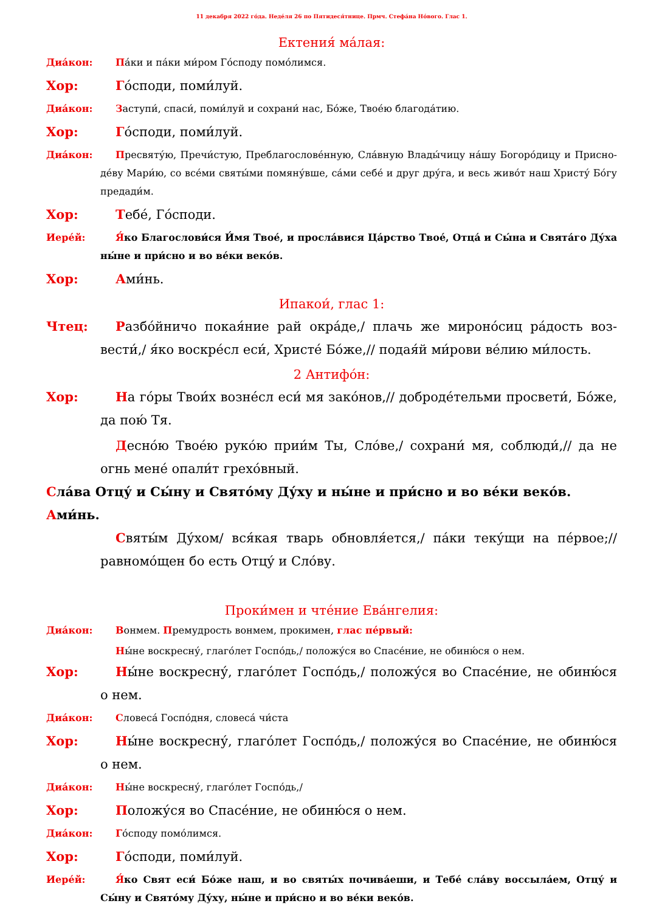11 декабря 2022 го́да. Неде́ля 26 по Пятидеся́тнице. Прмч. Стефа́на Но́вого. Глас 1.
Ектения́ ма́лая:
Диа́кон: Па́ки и па́ки ми́ром Го́споду помо́лимся.
Хор: Го́споди, поми́луй.
Диа́кон: Заступи́, спаси́, поми́луй и сохрани́ нас, Бо́же, Твое́ю благода́тию.
Хор: Го́споди, поми́луй.
Диа́кон: Пресвяту́ю, Пречи́стую, Преблагослове́нную, Сла́вную Влады́чицу на́шу Богоро́дицу и Присно­де́ву Мари́ю, со все́ми святы́ми помяну́вше, са́ми себе́ и друг дру́га, и весь живо́т наш Христу́ Бо́гу предади́м.
Хор: Тебе́, Го́споди.
Иере́й: Я́ко Благослови́ся И́мя Твое́, и просла́вися Ца́рство Твое́, Отца́ и Сы́на и Свята́го Ду́ха ны́не и при́сно и во ве́ки веко́в.
Хор: Ами́нь.
Ипакои́, глас 1:
Чтец: Разбо́йничо покая́ние рай окра́де,/ плачь же мироно́сиц ра́дость воз­вести́,/ я́ко воскре́сл еси́, Христе́ Бо́же,// подая́й ми́рови ве́лию ми́лость.
2 Антифо́н:
Хор: На го́ры Твои́х возне́сл еси́ мя зако́нов,// доброде́тельми просвети́, Бо́же, да пою́ Тя.
Десно́ю Твое́ю руко́ю прии́м Ты, Сло́ве,/ сохрани́ мя, соблюди́,// да не огнь мене́ опали́т грехо́вный.
Сла́ва Отцу́ и Сы́ну и Свято́му Ду́ху и ны́не и при́сно и во ве́ки веко́в. Ами́нь.
Святы́м Ду́хом/ вся́кая тварь обновля́ется,/ па́ки теку́щи на пе́рвое;// равномо́щен бо есть Отцу́ и Сло́ву.
Проки́мен и чте́ние Ева́нгелия:
Диа́кон: Вонмем. Премудрость вонмем, прокимен, глас пе́рвый:
Ны́не воскресну́, глаго́лет Госпо́дь,/ положу́ся во Спасе́ние, не обиню́ся о нем.
Хор: Ны́не воскресну́, глаго́лет Госпо́дь,/ положу́ся во Спасе́ние, не обиню́ся о нем.
Диа́кон: Словеса́ Госпо́дня, словеса́ чи́ста
Хор: Ны́не воскресну́, глаго́лет Госпо́дь,/ положу́ся во Спасе́ние, не обиню́ся о нем.
Диа́кон: Ны́не воскресну́, глаго́лет Госпо́дь,/
Хор: Положу́ся во Спасе́ние, не обиню́ся о нем.
Диа́кон: Го́споду помо́лимся.
Хор: Го́споди, поми́луй.
Иере́й: Я́ко Свят еси́ Бо́же наш, и во святы́х почива́еши, и Тебе́ сла́ву воссыла́ем, Отцу́ и Сы́ну и Свято́му Ду́ху, ны́не и при́сно и во ве́ки веко́в.